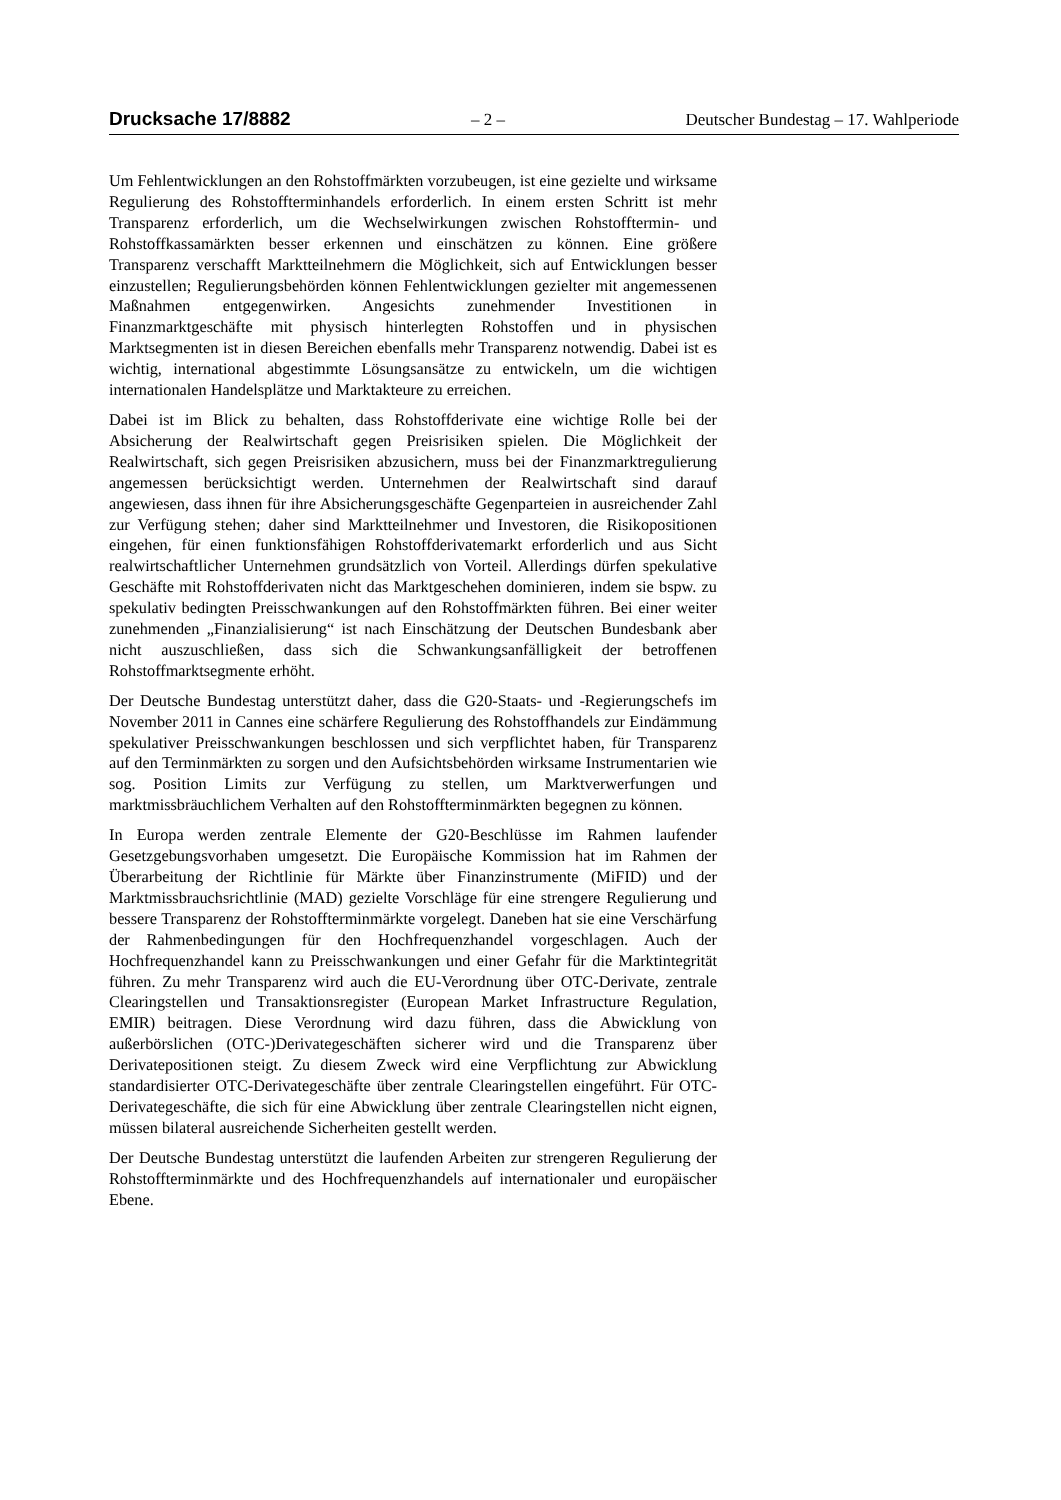Drucksache 17/8882 – 2 – Deutscher Bundestag – 17. Wahlperiode
Um Fehlentwicklungen an den Rohstoffmärkten vorzubeugen, ist eine gezielte und wirksame Regulierung des Rohstoffterminhandels erforderlich. In einem ersten Schritt ist mehr Transparenz erforderlich, um die Wechselwirkungen zwischen Rohstofftermin- und Rohstoffkassamärkten besser erkennen und einschätzen zu können. Eine größere Transparenz verschafft Marktteilnehmern die Möglichkeit, sich auf Entwicklungen besser einzustellen; Regulierungsbehörden können Fehlentwicklungen gezielter mit angemessenen Maßnahmen entgegenwirken. Angesichts zunehmender Investitionen in Finanzmarktgeschäfte mit physisch hinterlegten Rohstoffen und in physischen Marktsegmenten ist in diesen Bereichen ebenfalls mehr Transparenz notwendig. Dabei ist es wichtig, international abgestimmte Lösungsansätze zu entwickeln, um die wichtigen internationalen Handelsplätze und Marktakteure zu erreichen.
Dabei ist im Blick zu behalten, dass Rohstoffderivate eine wichtige Rolle bei der Absicherung der Realwirtschaft gegen Preisrisiken spielen. Die Möglichkeit der Realwirtschaft, sich gegen Preisrisiken abzusichern, muss bei der Finanzmarktregulierung angemessen berücksichtigt werden. Unternehmen der Realwirtschaft sind darauf angewiesen, dass ihnen für ihre Absicherungsgeschäfte Gegenparteien in ausreichender Zahl zur Verfügung stehen; daher sind Marktteilnehmer und Investoren, die Risikopositionen eingehen, für einen funktionsfähigen Rohstoffderivatemarkt erforderlich und aus Sicht realwirtschaftlicher Unternehmen grundsätzlich von Vorteil. Allerdings dürfen spekulative Geschäfte mit Rohstoffderivaten nicht das Marktgeschehen dominieren, indem sie bspw. zu spekulativ bedingten Preisschwankungen auf den Rohstoffmärkten führen. Bei einer weiter zunehmenden „Finanzialisierung“ ist nach Einschätzung der Deutschen Bundesbank aber nicht auszuschließen, dass sich die Schwankungsanfälligkeit der betroffenen Rohstoffmarktsegmente erhöht.
Der Deutsche Bundestag unterstützt daher, dass die G20-Staats- und -Regierungschefs im November 2011 in Cannes eine schärfere Regulierung des Rohstoffhandels zur Eindämmung spekulativer Preisschwankungen beschlossen und sich verpflichtet haben, für Transparenz auf den Terminmärkten zu sorgen und den Aufsichtsbehörden wirksame Instrumentarien wie sog. Position Limits zur Verfügung zu stellen, um Marktverwerfungen und marktmissbräuchlichem Verhalten auf den Rohstoffterminmärkten begegnen zu können.
In Europa werden zentrale Elemente der G20-Beschlüsse im Rahmen laufender Gesetzgebungsvorhaben umgesetzt. Die Europäische Kommission hat im Rahmen der Überarbeitung der Richtlinie für Märkte über Finanzinstrumente (MiFID) und der Marktmissbrauchsrichtlinie (MAD) gezielte Vorschläge für eine strengere Regulierung und bessere Transparenz der Rohstoffterminmärkte vorgelegt. Daneben hat sie eine Verschärfung der Rahmenbedingungen für den Hochfrequenzhandel vorgeschlagen. Auch der Hochfrequenzhandel kann zu Preisschwankungen und einer Gefahr für die Marktintegrität führen. Zu mehr Transparenz wird auch die EU-Verordnung über OTC-Derivate, zentrale Clearingstellen und Transaktionsregister (European Market Infrastructure Regulation, EMIR) beitragen. Diese Verordnung wird dazu führen, dass die Abwicklung von außerbörslichen (OTC-)Derivategeschäften sicherer wird und die Transparenz über Derivatepositionen steigt. Zu diesem Zweck wird eine Verpflichtung zur Abwicklung standardisierter OTC-Derivategeschäfte über zentrale Clearingstellen eingeführt. Für OTC-Derivategeschäfte, die sich für eine Abwicklung über zentrale Clearingstellen nicht eignen, müssen bilateral ausreichende Sicherheiten gestellt werden.
Der Deutsche Bundestag unterstützt die laufenden Arbeiten zur strengeren Regulierung der Rohstoffterminmärkte und des Hochfrequenzhandels auf internationaler und europäischer Ebene.